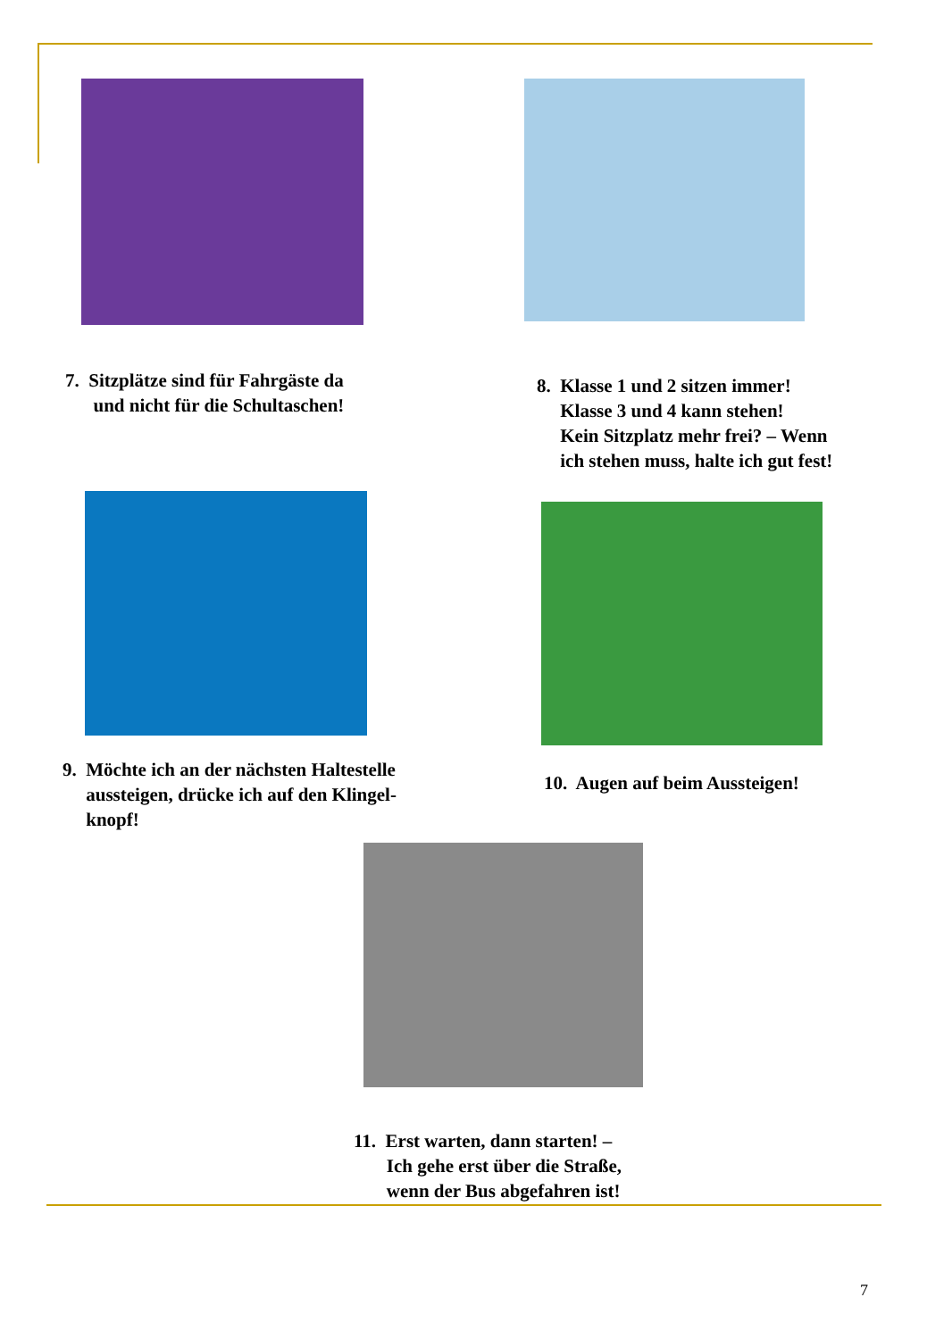7. Sitzplätze sind für Fahrgäste da
und nicht für die Schultaschen!
8. Klasse 1 und 2 sitzen immer!
Klasse 3 und 4 kann stehen!
Kein Sitzplatz mehr frei? – Wenn
ich stehen muss, halte ich gut fest!
9. Möchte ich an der nächsten Haltestelle
aussteigen, drücke ich auf den Klingel-
knopf!
10. Augen auf beim Aussteigen!
11. Erst warten, dann starten! –
Ich gehe erst über die Straße,
wenn der Bus abgefahren ist!
7